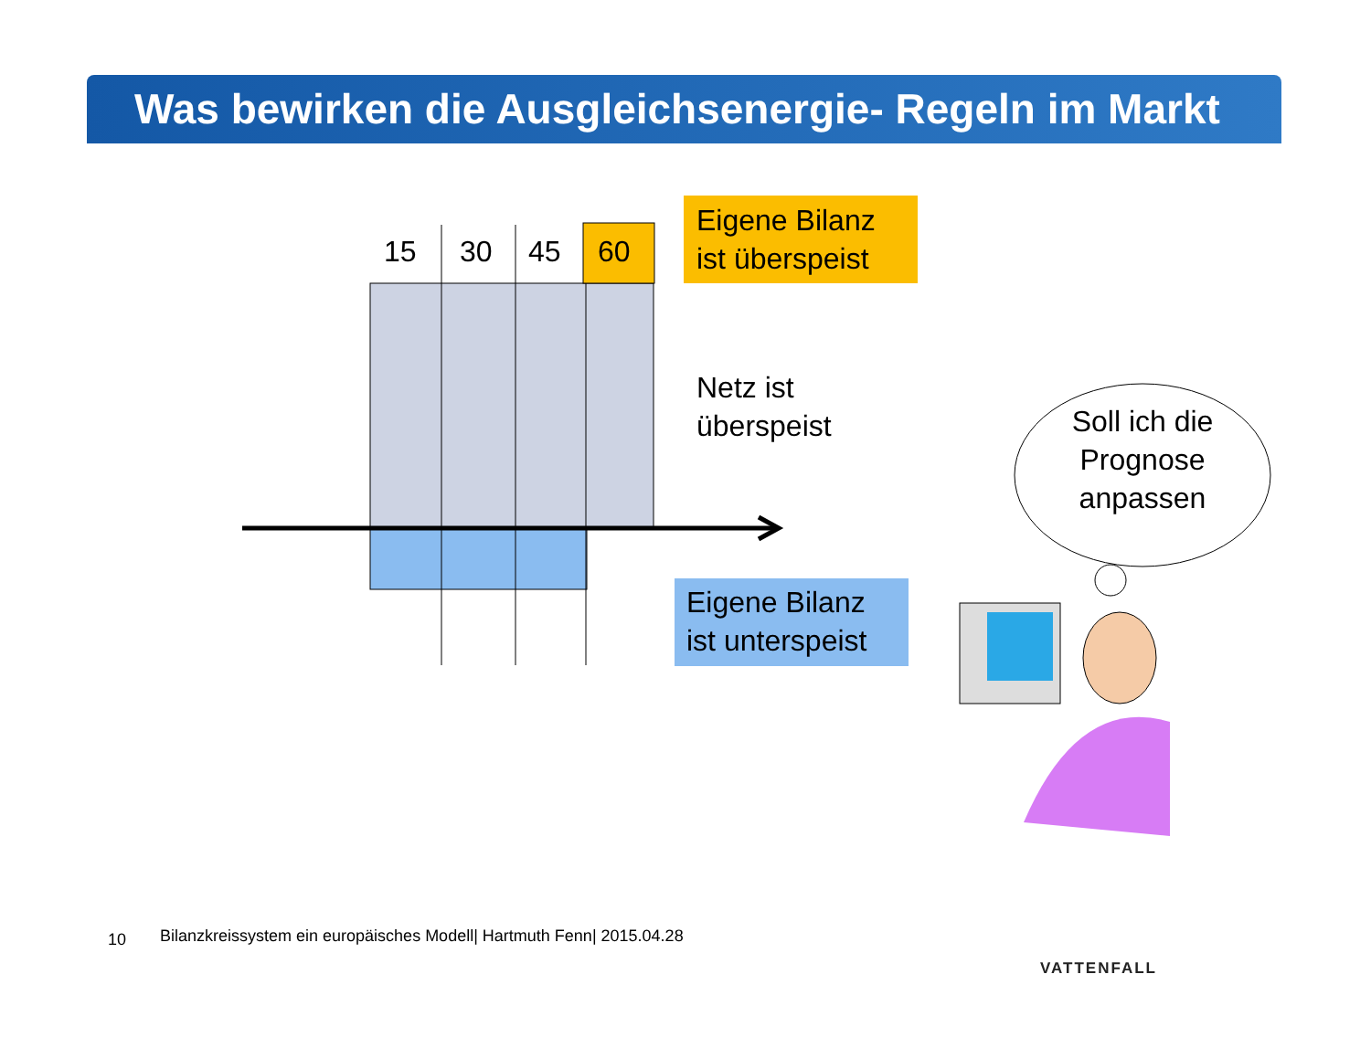Was bewirken die Ausgleichsenergie- Regeln im Markt
15 30 45 60
Eigene Bilanz
ist überspeist
Netz ist
überspeist
Eigene Bilanz
ist unterspeist
Soll ich die Prognose anpassen
10
Bilanzkreissystem ein europäisches Modell| Hartmuth Fenn| 2015.04.28
VATTENFALL